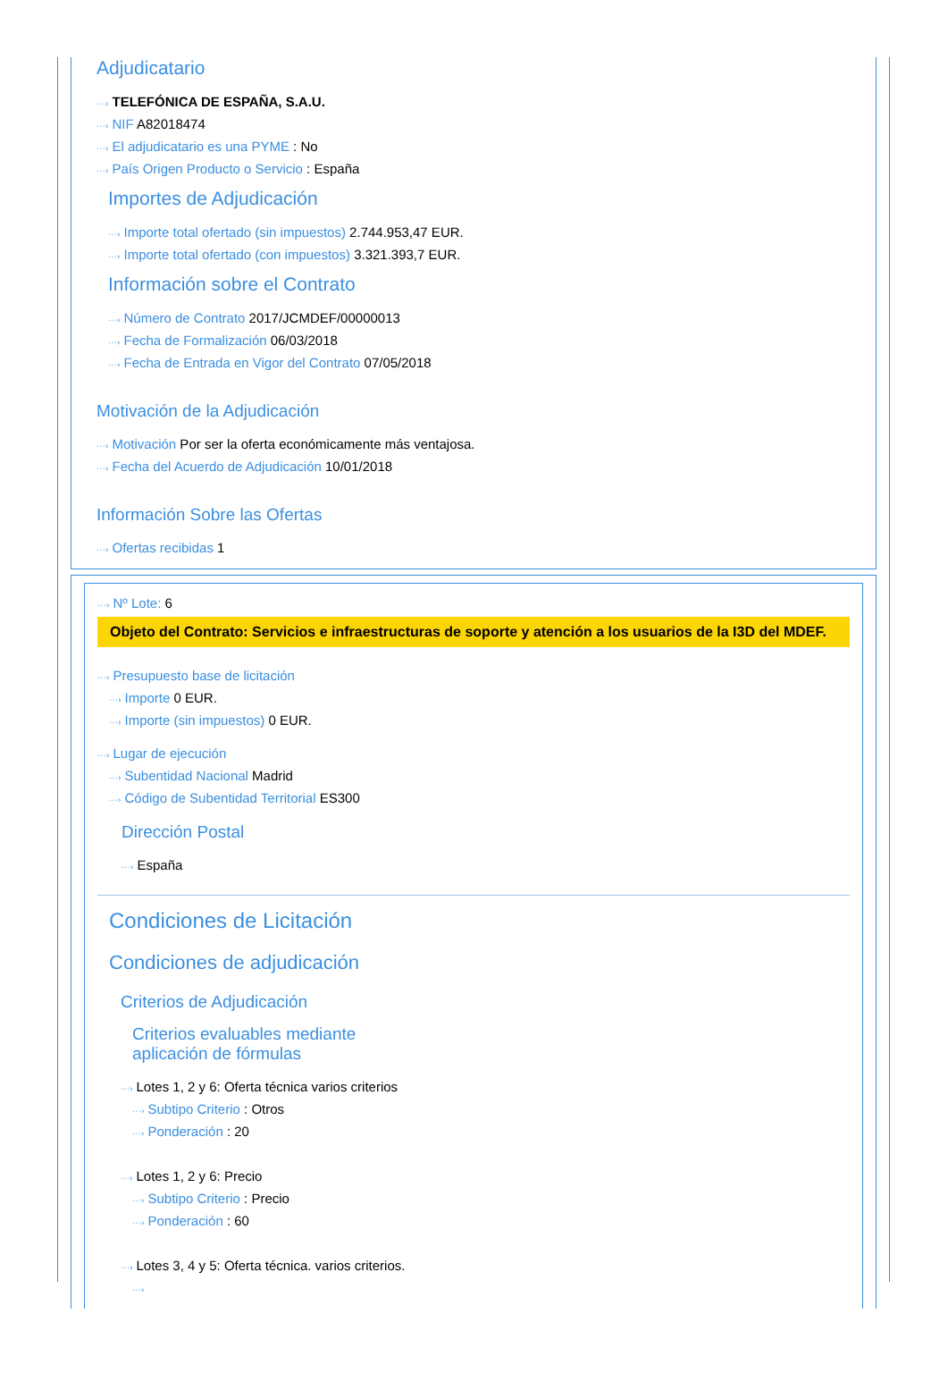Adjudicatario
···› TELEFÓNICA DE ESPAÑA, S.A.U.
···› NIF A82018474
···› El adjudicatario es una PYME : No
···› País Origen Producto o Servicio : España
Importes de Adjudicación
···› Importe total ofertado (sin impuestos) 2.744.953,47 EUR.
···› Importe total ofertado (con impuestos) 3.321.393,7 EUR.
Información sobre el Contrato
···› Número de Contrato 2017/JCMDEF/00000013
···› Fecha de Formalización 06/03/2018
···› Fecha de Entrada en Vigor del Contrato 07/05/2018
Motivación de la Adjudicación
···› Motivación Por ser la oferta económicamente más ventajosa.
···› Fecha del Acuerdo de Adjudicación 10/01/2018
Información Sobre las Ofertas
···› Ofertas recibidas 1
···› Nº Lote: 6
Objeto del Contrato: Servicios e infraestructuras de soporte y atención a los usuarios de la I3D del MDEF.
···› Presupuesto base de licitación
···› Importe 0 EUR.
···› Importe (sin impuestos) 0 EUR.
···› Lugar de ejecución
···› Subentidad Nacional Madrid
···› Código de Subentidad Territorial ES300
Dirección Postal
···› España
Condiciones de Licitación
Condiciones de adjudicación
Criterios de Adjudicación
Criterios evaluables mediante aplicación de fórmulas
···› Lotes 1, 2 y 6: Oferta técnica varios criterios
···› Subtipo Criterio : Otros
···› Ponderación : 20
···› Lotes 1, 2 y 6: Precio
···› Subtipo Criterio : Precio
···› Ponderación : 60
···› Lotes 3, 4 y 5: Oferta técnica. varios criterios.
···›